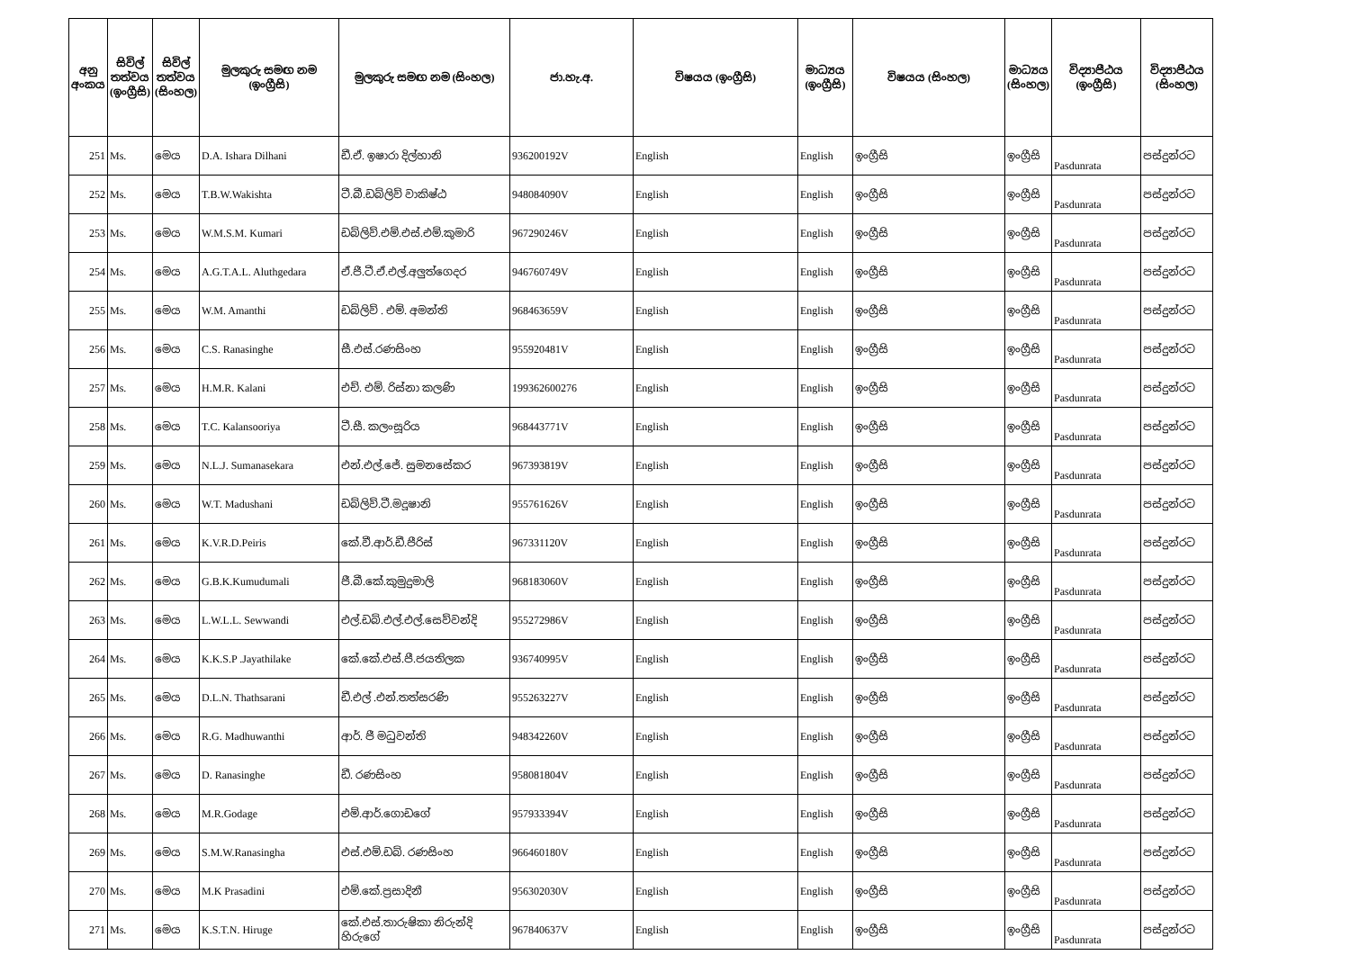| අනු අංකය | සිවිල් තත්වය (ඉංග්‍රීසි) | සිවිල් තත්වය (සිංහල) | මුලකුරු සමඟ නම (ඉංග්‍රීසි) | මුලකුරු සමඟ නම (සිංහල) | ජා.හැ.අ. | විෂයය (ඉංග්‍රීසි) | මාධ්‍යය (ඉංග්‍රීසි) | විෂයය (සිංහල) | මාධ්‍යය (සිංහල) | විද්‍යාපීඨය (ඉංග්‍රීසි) | විද්‍යාපීඨය (සිංහල) |
| --- | --- | --- | --- | --- | --- | --- | --- | --- | --- | --- | --- |
| 251 | Ms. | මෙය | D.A. Ishara Dilhani | ඩී.ඒ. ඉෂාරා දිල්හානි | 936200192V | English | English | ඉංග්‍රීසි | ඉංග්‍රීසි | Pasdunrata | පස්දුන්රට |
| 252 | Ms. | මෙය | T.B.W.Wakishta | ටී.බී.ඩබ්ලිව් වාකිෂ්ඨ | 948084090V | English | English | ඉංග්‍රීසි | ඉංග්‍රීසි | Pasdunrata | පස්දුන්රට |
| 253 | Ms. | මෙය | W.M.S.M. Kumari | ඩබ්ලිව්.එම්.එස්.එම්.කුමාරි | 967290246V | English | English | ඉංග්‍රීසි | ඉංග්‍රීසි | Pasdunrata | පස්දුන්රට |
| 254 | Ms. | මෙය | A.G.T.A.L. Aluthgedara | ඒ.ජී.ටී.ඒ.එල්.අලුත්ගෙදර | 946760749V | English | English | ඉංග්‍රීසි | ඉංග්‍රීසි | Pasdunrata | පස්දුන්රට |
| 255 | Ms. | මෙය | W.M. Amanthi | ඩබ්ලිව් . එම්. අමන්ති | 968463659V | English | English | ඉංග්‍රීසි | ඉංග්‍රීසි | Pasdunrata | පස්දුන්රට |
| 256 | Ms. | මෙය | C.S. Ranasinghe | සී.එස්.රණසිංහ | 955920481V | English | English | ඉංග්‍රීසි | ඉංග්‍රීසි | Pasdunrata | පස්දුන්රට |
| 257 | Ms. | මෙය | H.M.R. Kalani | එච්. එම්. රිස්නා කලණි | 199362600276 | English | English | ඉංග්‍රීසි | ඉංග්‍රීසි | Pasdunrata | පස්දුන්රට |
| 258 | Ms. | මෙය | T.C. Kalansooriya | ටී.සී. කලංසූරිය | 968443771V | English | English | ඉංග්‍රීසි | ඉංග්‍රීසි | Pasdunrata | පස්දුන්රට |
| 259 | Ms. | මෙය | N.L.J. Sumanasekara | එන්.එල්.ජේ. සුමනසේකර | 967393819V | English | English | ඉංග්‍රීසි | ඉංග්‍රීසි | Pasdunrata | පස්දුන්රට |
| 260 | Ms. | මෙය | W.T. Madushani | ඩබ්ලිව්.ටී.මදූෂානි | 955761626V | English | English | ඉංග්‍රීසි | ඉංග්‍රීසි | Pasdunrata | පස්දුන්රට |
| 261 | Ms. | මෙය | K.V.R.D.Peiris | කේ.වී.ආර්.ඩී.පීරිස් | 967331120V | English | English | ඉංග්‍රීසි | ඉංග්‍රීසි | Pasdunrata | පස්දුන්රට |
| 262 | Ms. | මෙය | G.B.K.Kumudumali | ජී.බී.කේ.කුමුදුමාලි | 968183060V | English | English | ඉංග්‍රීසි | ඉංග්‍රීසි | Pasdunrata | පස්දුන්රට |
| 263 | Ms. | මෙය | L.W.L.L. Sewwandi | එල්.ඩබ්.එල්.එල්.සෙව්වන්දි | 955272986V | English | English | ඉංග්‍රීසි | ඉංග්‍රීසි | Pasdunrata | පස්දුන්රට |
| 264 | Ms. | මෙය | K.K.S.P .Jayathilake | කේ.කේ.එස්.පී.ජයතිලක | 936740995V | English | English | ඉංග්‍රීසි | ඉංග්‍රීසි | Pasdunrata | පස්දුන්රට |
| 265 | Ms. | මෙය | D.L.N. Thathsarani | ඩී.එල් .එන්.තත්සරණි | 955263227V | English | English | ඉංග්‍රීසි | ඉංග්‍රීසි | Pasdunrata | පස්දුන්රට |
| 266 | Ms. | මෙය | R.G. Madhuwanthi | ආර්. ජී මධුවන්ති | 948342260V | English | English | ඉංග්‍රීසි | ඉංග්‍රීසි | Pasdunrata | පස්දුන්රට |
| 267 | Ms. | මෙය | D. Ranasinghe | ඩී. රණසිංහ | 958081804V | English | English | ඉංග්‍රීසි | ඉංග්‍රීසි | Pasdunrata | පස්දුන්රට |
| 268 | Ms. | මෙය | M.R.Godage | එම්.ආර්.ගොඩගේ | 957933394V | English | English | ඉංග්‍රීසි | ඉංග්‍රීසි | Pasdunrata | පස්දුන්රට |
| 269 | Ms. | මෙය | S.M.W.Ranasingha | එස්.එම්.ඩබ්. රණසිංහ | 966460180V | English | English | ඉංග්‍රීසි | ඉංග්‍රීසි | Pasdunrata | පස්දුන්රට |
| 270 | Ms. | මෙය | M.K Prasadini | එම්.කේ.ප්‍රසාදිනී | 956302030V | English | English | ඉංග්‍රීසි | ඉංග්‍රීසි | Pasdunrata | පස්දුන්රට |
| 271 | Ms. | මෙය | K.S.T.N. Hiruge | කේ.එස්.තාරුෂිකා නිරුන්දි හිරුගේ | 967840637V | English | English | ඉංග්‍රීසි | ඉංග්‍රීසි | Pasdunrata | පස්දුන්රට |